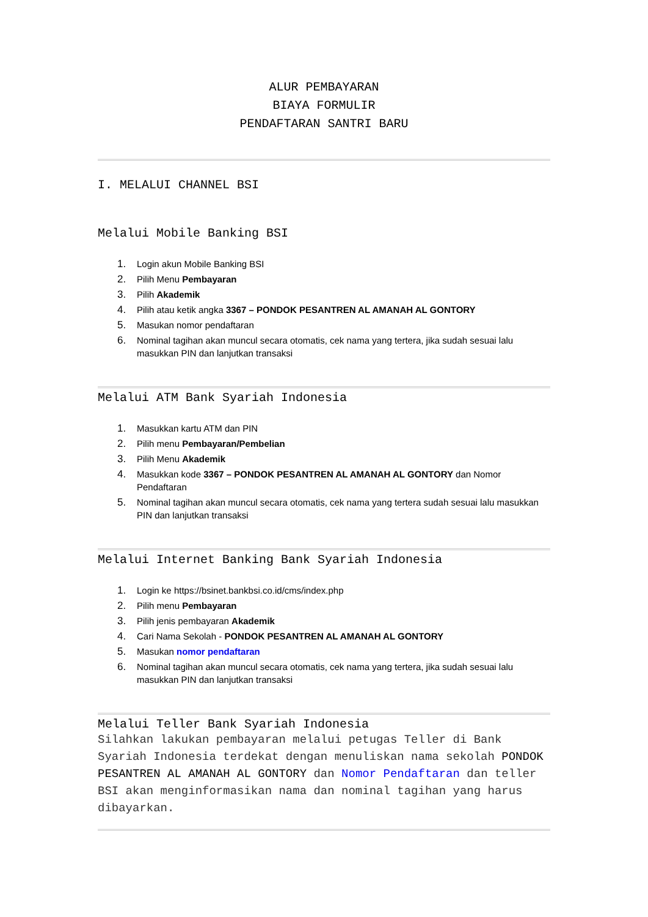ALUR PEMBAYARAN
BIAYA FORMULIR
PENDAFTARAN SANTRI BARU
I. MELALUI CHANNEL BSI
Melalui Mobile Banking BSI
1. Login akun Mobile Banking BSI
2. Pilih Menu Pembayaran
3. Pilih Akademik
4. Pilih atau ketik angka 3367 – PONDOK PESANTREN AL AMANAH AL GONTORY
5. Masukan nomor pendaftaran
6. Nominal tagihan akan muncul secara otomatis, cek nama yang tertera, jika sudah sesuai lalu masukkan PIN dan lanjutkan transaksi
Melalui ATM Bank Syariah Indonesia
1. Masukkan kartu ATM dan PIN
2. Pilih menu Pembayaran/Pembelian
3. Pilih Menu Akademik
4. Masukkan kode 3367 – PONDOK PESANTREN AL AMANAH AL GONTORY dan Nomor Pendaftaran
5. Nominal tagihan akan muncul secara otomatis, cek nama yang tertera sudah sesuai lalu masukkan PIN dan lanjutkan transaksi
Melalui Internet Banking Bank Syariah Indonesia
1. Login ke https://bsinet.bankbsi.co.id/cms/index.php
2. Pilih menu Pembayaran
3. Pilih jenis pembayaran Akademik
4. Cari Nama Sekolah - PONDOK PESANTREN AL AMANAH AL GONTORY
5. Masukan nomor pendaftaran
6. Nominal tagihan akan muncul secara otomatis, cek nama yang tertera, jika sudah sesuai lalu masukkan PIN dan lanjutkan transaksi
Melalui Teller Bank Syariah Indonesia
Silahkan lakukan pembayaran melalui petugas Teller di Bank Syariah Indonesia terdekat dengan menuliskan nama sekolah PONDOK PESANTREN AL AMANAH AL GONTORY dan Nomor Pendaftaran dan teller BSI akan menginformasikan nama dan nominal tagihan yang harus dibayarkan.